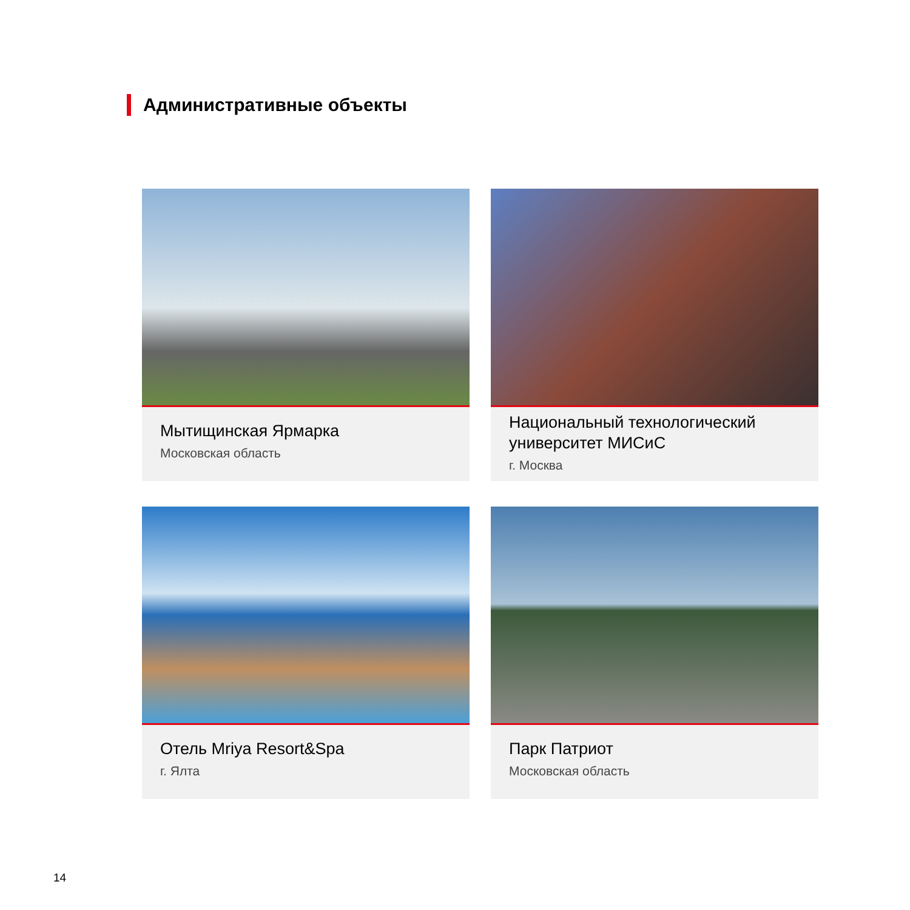Административные объекты
Мытищинская Ярмарка
Московская область
Национальный технологический университет МИСиС
г. Москва
Отель Mriya Resort&Spa
г. Ялта
Парк Патриот
Московская область
14